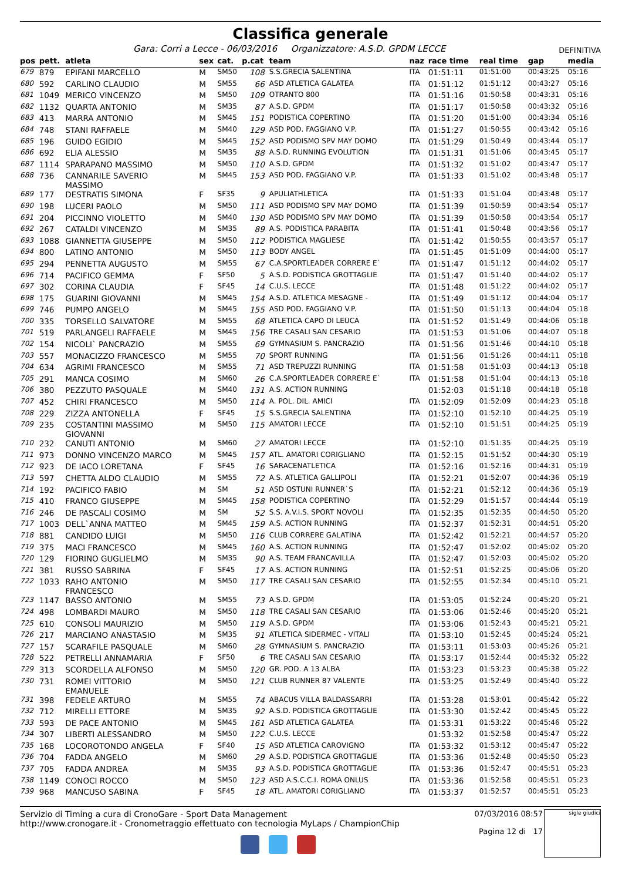Classifica generale
Gara: Corri a Lecce - 06/03/2016 Organizzatore: A.S.D. GPDM LECCE DEFINITIVA
| pos | pett. | atleta | sex | cat. | p.cat | team | naz | race time | real time | gap | media |
| --- | --- | --- | --- | --- | --- | --- | --- | --- | --- | --- | --- |
| 679 | 879 | EPIFANI MARCELLO | M | SM50 | 108 | S.S.GRECIA SALENTINA | ITA | 01:51:11 | 01:51:00 | 00:43:25 | 05:16 |
| 680 | 592 | CARLINO CLAUDIO | M | SM55 | 66 | ASD ATLETICA GALATEA | ITA | 01:51:12 | 01:51:12 | 00:43:27 | 05:16 |
| 681 | 1049 | MERICO VINCENZO | M | SM50 | 109 | OTRANTO 800 | ITA | 01:51:16 | 01:50:58 | 00:43:31 | 05:16 |
| 682 | 1132 | QUARTA ANTONIO | M | SM35 | 87 | A.S.D. GPDM | ITA | 01:51:17 | 01:50:58 | 00:43:32 | 05:16 |
| 683 | 413 | MARRA ANTONIO | M | SM45 | 151 | PODISTICA COPERTINO | ITA | 01:51:20 | 01:51:00 | 00:43:34 | 05:16 |
| 684 | 748 | STANI RAFFAELE | M | SM40 | 129 | ASD POD. FAGGIANO V.P. | ITA | 01:51:27 | 01:50:55 | 00:43:42 | 05:16 |
| 685 | 196 | GUIDO EGIDIO | M | SM45 | 152 | ASD PODISMO SPV MAY DOMO | ITA | 01:51:29 | 01:50:49 | 00:43:44 | 05:17 |
| 686 | 692 | ELIA ALESSIO | M | SM35 | 88 | A.S.D. RUNNING EVOLUTION | ITA | 01:51:31 | 01:51:06 | 00:43:45 | 05:17 |
| 687 | 1114 | SPARAPANO MASSIMO | M | SM50 | 110 | A.S.D. GPDM | ITA | 01:51:32 | 01:51:02 | 00:43:47 | 05:17 |
| 688 | 736 | CANNARILE SAVERIO MASSIMO | M | SM45 | 153 | ASD POD. FAGGIANO V.P. | ITA | 01:51:33 | 01:51:02 | 00:43:48 | 05:17 |
| 689 | 177 | DESTRATIS SIMONA | F | SF35 | 9 | APULIATHLETICA | ITA | 01:51:33 | 01:51:04 | 00:43:48 | 05:17 |
| 690 | 198 | LUCERI PAOLO | M | SM50 | 111 | ASD PODISMO SPV MAY DOMO | ITA | 01:51:39 | 01:50:59 | 00:43:54 | 05:17 |
| 691 | 204 | PICCINNO VIOLETTO | M | SM40 | 130 | ASD PODISMO SPV MAY DOMO | ITA | 01:51:39 | 01:50:58 | 00:43:54 | 05:17 |
| 692 | 267 | CATALDI VINCENZO | M | SM35 | 89 | A.S. PODISTICA PARABITA | ITA | 01:51:41 | 01:50:48 | 00:43:56 | 05:17 |
| 693 | 1088 | GIANNETTA GIUSEPPE | M | SM50 | 112 | PODISTICA MAGLIESE | ITA | 01:51:42 | 01:50:55 | 00:43:57 | 05:17 |
| 694 | 800 | LATINO ANTONIO | M | SM50 | 113 | BODY ANGEL | ITA | 01:51:45 | 01:51:09 | 00:44:00 | 05:17 |
| 695 | 294 | PENNETTA AUGUSTO | M | SM55 | 67 | C.A.SPORTLEADER CORRERE E` | ITA | 01:51:47 | 01:51:12 | 00:44:02 | 05:17 |
| 696 | 714 | PACIFICO GEMMA | F | SF50 | 5 | A.S.D. PODISTICA GROTTAGLIE | ITA | 01:51:47 | 01:51:40 | 00:44:02 | 05:17 |
| 697 | 302 | CORINA CLAUDIA | F | SF45 | 14 | C.U.S. LECCE | ITA | 01:51:48 | 01:51:22 | 00:44:02 | 05:17 |
| 698 | 175 | GUARINI GIOVANNI | M | SM45 | 154 | A.S.D. ATLETICA MESAGNE - | ITA | 01:51:49 | 01:51:12 | 00:44:04 | 05:17 |
| 699 | 746 | PUMPO ANGELO | M | SM45 | 155 | ASD POD. FAGGIANO V.P. | ITA | 01:51:50 | 01:51:13 | 00:44:04 | 05:18 |
| 700 | 335 | TORSELLO SALVATORE | M | SM55 | 68 | ATLETICA CAPO DI LEUCA | ITA | 01:51:52 | 01:51:49 | 00:44:06 | 05:18 |
| 701 | 519 | PARLANGELI RAFFAELE | M | SM45 | 156 | TRE CASALI SAN CESARIO | ITA | 01:51:53 | 01:51:06 | 00:44:07 | 05:18 |
| 702 | 154 | NICOLI` PANCRAZIO | M | SM55 | 69 | GYMNASIUM S. PANCRAZIO | ITA | 01:51:56 | 01:51:46 | 00:44:10 | 05:18 |
| 703 | 557 | MONACIZZO FRANCESCO | M | SM55 | 70 | SPORT RUNNING | ITA | 01:51:56 | 01:51:26 | 00:44:11 | 05:18 |
| 704 | 634 | AGRIMI FRANCESCO | M | SM55 | 71 | ASD TREPUZZI RUNNING | ITA | 01:51:58 | 01:51:03 | 00:44:13 | 05:18 |
| 705 | 291 | MANCA COSIMO | M | SM60 | 26 | C.A.SPORTLEADER CORRERE E` | ITA | 01:51:58 | 01:51:04 | 00:44:13 | 05:18 |
| 706 | 380 | PEZZUTO PASQUALE | M | SM40 | 131 | A.S. ACTION RUNNING | | 01:52:03 | 01:51:18 | 00:44:18 | 05:18 |
| 707 | 452 | CHIRI FRANCESCO | M | SM50 | 114 | A. POL. DIL. AMICI | ITA | 01:52:09 | 01:52:09 | 00:44:23 | 05:18 |
| 708 | 229 | ZIZZA ANTONELLA | F | SF45 | 15 | S.S.GRECIA SALENTINA | ITA | 01:52:10 | 01:52:10 | 00:44:25 | 05:19 |
| 709 | 235 | COSTANTINI MASSIMO GIOVANNI | M | SM50 | 115 | AMATORI LECCE | ITA | 01:52:10 | 01:51:51 | 00:44:25 | 05:19 |
| 710 | 232 | CANUTI ANTONIO | M | SM60 | 27 | AMATORI LECCE | ITA | 01:52:10 | 01:51:35 | 00:44:25 | 05:19 |
| 711 | 973 | DONNO VINCENZO MARCO | M | SM45 | 157 | ATL. AMATORI CORIGLIANO | ITA | 01:52:15 | 01:51:52 | 00:44:30 | 05:19 |
| 712 | 923 | DE IACO LORETANA | F | SF45 | 16 | SARACENATLETICA | ITA | 01:52:16 | 01:52:16 | 00:44:31 | 05:19 |
| 713 | 597 | CHETTA ALDO CLAUDIO | M | SM55 | 72 | A.S. ATLETICA GALLIPOLI | ITA | 01:52:21 | 01:52:07 | 00:44:36 | 05:19 |
| 714 | 192 | PACIFICO FABIO | M | SM | 51 | ASD OSTUNI RUNNER`S | ITA | 01:52:21 | 01:52:12 | 00:44:36 | 05:19 |
| 715 | 410 | FRANCO GIUSEPPE | M | SM45 | 158 | PODISTICA COPERTINO | ITA | 01:52:29 | 01:51:57 | 00:44:44 | 05:19 |
| 716 | 246 | DE PASCALI COSIMO | M | SM | 52 | S.S. A.V.I.S. SPORT NOVOLI | ITA | 01:52:35 | 01:52:35 | 00:44:50 | 05:20 |
| 717 | 1003 | DELL`ANNA MATTEO | M | SM45 | 159 | A.S. ACTION RUNNING | ITA | 01:52:37 | 01:52:31 | 00:44:51 | 05:20 |
| 718 | 881 | CANDIDO LUIGI | M | SM50 | 116 | CLUB CORRERE GALATINA | ITA | 01:52:42 | 01:52:21 | 00:44:57 | 05:20 |
| 719 | 375 | MACI FRANCESCO | M | SM45 | 160 | A.S. ACTION RUNNING | ITA | 01:52:47 | 01:52:02 | 00:45:02 | 05:20 |
| 720 | 129 | FIORINO GUGLIELMO | M | SM35 | 90 | A.S. TEAM FRANCAVILLA | ITA | 01:52:47 | 01:52:03 | 00:45:02 | 05:20 |
| 721 | 381 | RUSSO SABRINA | F | SF45 | 17 | A.S. ACTION RUNNING | ITA | 01:52:51 | 01:52:25 | 00:45:06 | 05:20 |
| 722 | 1033 | RAHO ANTONIO FRANCESCO | M | SM50 | 117 | TRE CASALI SAN CESARIO | ITA | 01:52:55 | 01:52:34 | 00:45:10 | 05:21 |
| 723 | 1147 | BASSO ANTONIO | M | SM55 | 73 | A.S.D. GPDM | ITA | 01:53:05 | 01:52:24 | 00:45:20 | 05:21 |
| 724 | 498 | LOMBARDI MAURO | M | SM50 | 118 | TRE CASALI SAN CESARIO | ITA | 01:53:06 | 01:52:46 | 00:45:20 | 05:21 |
| 725 | 610 | CONSOLI MAURIZIO | M | SM50 | 119 | A.S.D. GPDM | ITA | 01:53:06 | 01:52:43 | 00:45:21 | 05:21 |
| 726 | 217 | MARCIANO ANASTASIO | M | SM35 | 91 | ATLETICA SIDERMEC - VITALI | ITA | 01:53:10 | 01:52:45 | 00:45:24 | 05:21 |
| 727 | 157 | SCARAFILE PASQUALE | M | SM60 | 28 | GYMNASIUM S. PANCRAZIO | ITA | 01:53:11 | 01:53:03 | 00:45:26 | 05:21 |
| 728 | 522 | PETRELLI ANNAMARIA | F | SF50 | 6 | TRE CASALI SAN CESARIO | ITA | 01:53:17 | 01:52:44 | 00:45:32 | 05:22 |
| 729 | 313 | SCORDELLA ALFONSO | M | SM50 | 120 | GR. POD. A 13 ALBA | ITA | 01:53:23 | 01:53:23 | 00:45:38 | 05:22 |
| 730 | 731 | ROMEI VITTORIO EMANUELE | M | SM50 | 121 | CLUB RUNNER 87 VALENTE | ITA | 01:53:25 | 01:52:49 | 00:45:40 | 05:22 |
| 731 | 398 | FEDELE ARTURO | M | SM55 | 74 | ABACUS VILLA BALDASSARRI | ITA | 01:53:28 | 01:53:01 | 00:45:42 | 05:22 |
| 732 | 712 | MIRELLI ETTORE | M | SM35 | 92 | A.S.D. PODISTICA GROTTAGLIE | ITA | 01:53:30 | 01:52:42 | 00:45:45 | 05:22 |
| 733 | 593 | DE PACE ANTONIO | M | SM45 | 161 | ASD ATLETICA GALATEA | ITA | 01:53:31 | 01:53:22 | 00:45:46 | 05:22 |
| 734 | 307 | LIBERTI ALESSANDRO | M | SM50 | 122 | C.U.S. LECCE | | 01:53:32 | 01:52:58 | 00:45:47 | 05:22 |
| 735 | 168 | LOCOROTONDO ANGELA | F | SF40 | 15 | ASD ATLETICA CAROVIGNO | ITA | 01:53:32 | 01:53:12 | 00:45:47 | 05:22 |
| 736 | 704 | FADDA ANGELO | M | SM60 | 29 | A.S.D. PODISTICA GROTTAGLIE | ITA | 01:53:36 | 01:52:48 | 00:45:50 | 05:23 |
| 737 | 705 | FADDA ANDREA | M | SM35 | 93 | A.S.D. PODISTICA GROTTAGLIE | ITA | 01:53:36 | 01:52:47 | 00:45:51 | 05:23 |
| 738 | 1149 | CONOCI ROCCO | M | SM50 | 123 | ASD A.S.C.C.I. ROMA ONLUS | ITA | 01:53:36 | 01:52:58 | 00:45:51 | 05:23 |
| 739 | 968 | MANCUSO SABINA | F | SF45 | 18 | ATL. AMATORI CORIGLIANO | ITA | 01:53:37 | 01:52:57 | 00:45:51 | 05:23 |
Servizio di Timing a cura di CronoGare - Sport Data Management
http://www.cronogare.it - Cronometraggio effettuato con tecnologia MyLaps / ChampionChip
07/03/2016 08:57
Pagina 12 di 17
sigle giudici